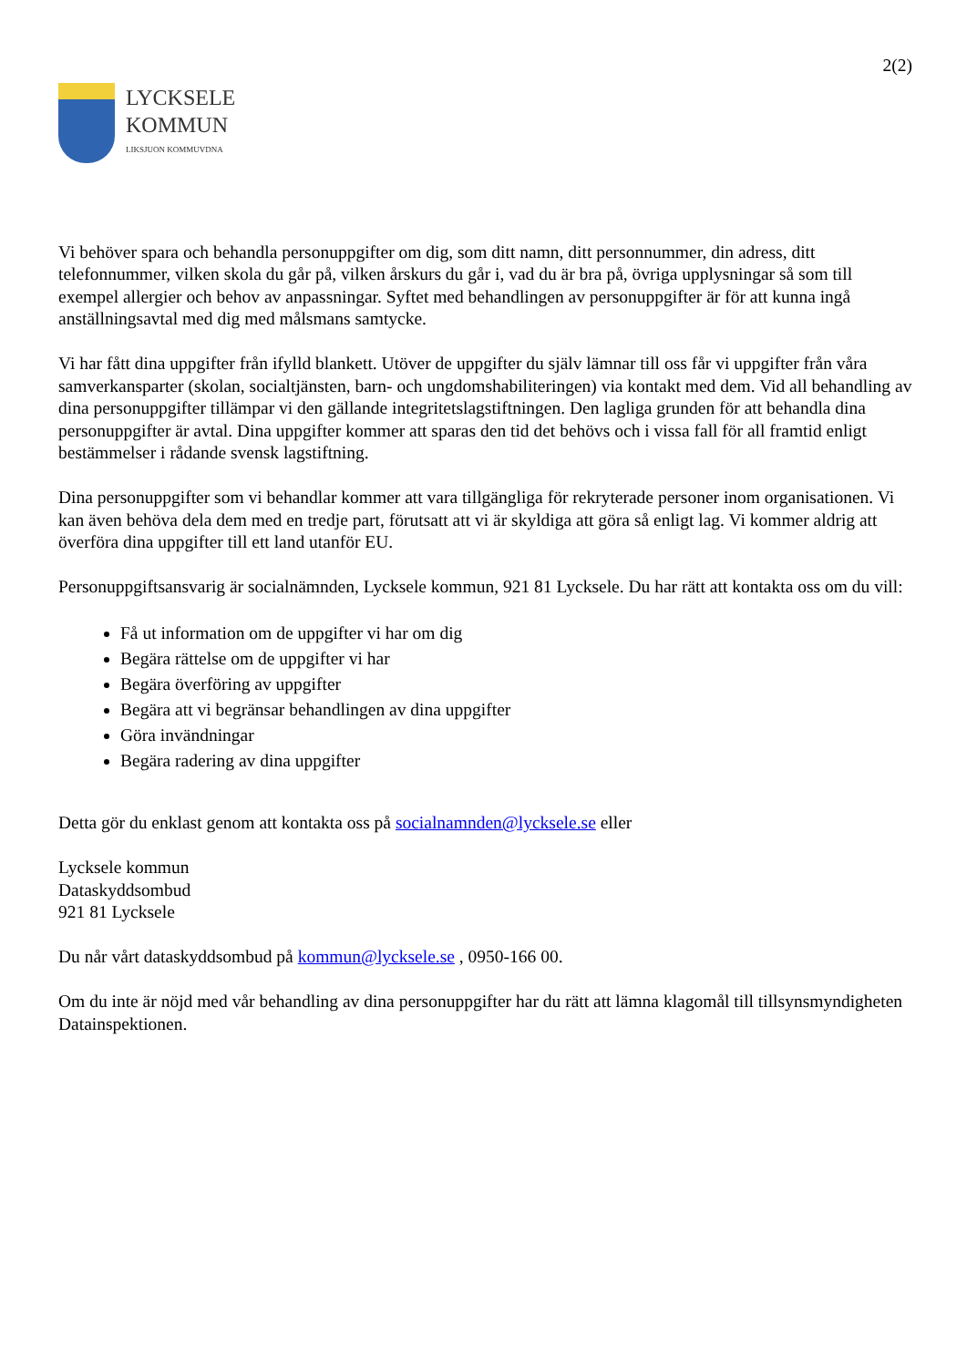2(2)
LYCKSELE
KOMMUN
LIKSJUON KOMMUVDNA
Vi behöver spara och behandla personuppgifter om dig, som ditt namn, ditt personnummer, din adress, ditt telefonnummer, vilken skola du går på, vilken årskurs du går i, vad du är bra på, övriga upplysningar så som till exempel allergier och behov av anpassningar. Syftet med behandlingen av personuppgifter är för att kunna ingå anställningsavtal med dig med målsmans samtycke.
Vi har fått dina uppgifter från ifylld blankett. Utöver de uppgifter du själv lämnar till oss får vi uppgifter från våra samverkansparter (skolan, socialtjänsten, barn- och ungdomshabiliteringen) via kontakt med dem. Vid all behandling av dina personuppgifter tillämpar vi den gällande integritetslagstiftningen. Den lagliga grunden för att behandla dina personuppgifter är avtal. Dina uppgifter kommer att sparas den tid det behövs och i vissa fall för all framtid enligt bestämmelser i rådande svensk lagstiftning.
Dina personuppgifter som vi behandlar kommer att vara tillgängliga för rekryterade personer inom organisationen. Vi kan även behöva dela dem med en tredje part, förutsatt att vi är skyldiga att göra så enligt lag. Vi kommer aldrig att överföra dina uppgifter till ett land utanför EU.
Personuppgiftsansvarig är socialnämnden, Lycksele kommun, 921 81 Lycksele. Du har rätt att kontakta oss om du vill:
Få ut information om de uppgifter vi har om dig
Begära rättelse om de uppgifter vi har
Begära överföring av uppgifter
Begära att vi begränsar behandlingen av dina uppgifter
Göra invändningar
Begära radering av dina uppgifter
Detta gör du enklast genom att kontakta oss på socialnamnden@lycksele.se eller
Lycksele kommun
Dataskyddsombud
921 81 Lycksele
Du når vårt dataskyddsombud på kommun@lycksele.se , 0950-166 00.
Om du inte är nöjd med vår behandling av dina personuppgifter har du rätt att lämna klagomål till tillsynsmyndigheten Datainspektionen.